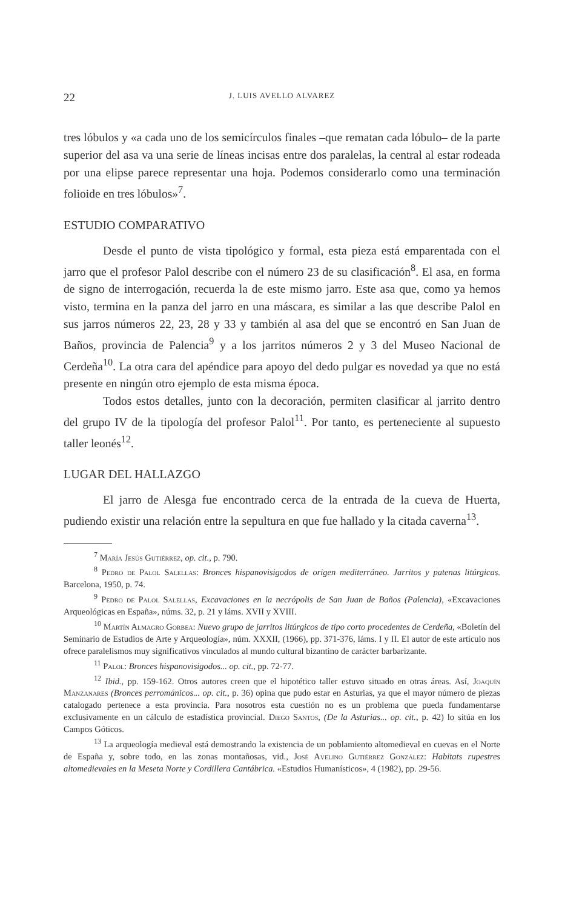22 J. LUIS AVELLO ALVAREZ
tres lóbulos y «a cada uno de los semicírculos finales –que rematan cada lóbulo– de la parte superior del asa va una serie de líneas incisas entre dos paralelas, la central al estar rodeada por una elipse parece representar una hoja. Podemos considerarlo como una terminación folioide en tres lóbulos»<sup>7</sup>.
ESTUDIO COMPARATIVO
Desde el punto de vista tipológico y formal, esta pieza está emparentada con el jarro que el profesor Palol describe con el número 23 de su clasificación<sup>8</sup>. El asa, en forma de signo de interrogación, recuerda la de este mismo jarro. Este asa que, como ya hemos visto, termina en la panza del jarro en una máscara, es similar a las que describe Palol en sus jarros números 22, 23, 28 y 33 y también al asa del que se encontró en San Juan de Baños, provincia de Palencia<sup>9</sup> y a los jarritos números 2 y 3 del Museo Nacional de Cerdeña<sup>10</sup>. La otra cara del apéndice para apoyo del dedo pulgar es novedad ya que no está presente en ningún otro ejemplo de esta misma época.
Todos estos detalles, junto con la decoración, permiten clasificar al jarrito dentro del grupo IV de la tipología del profesor Palol<sup>11</sup>. Por tanto, es perteneciente al supuesto taller leonés<sup>12</sup>.
LUGAR DEL HALLAZGO
El jarro de Alesga fue encontrado cerca de la entrada de la cueva de Huerta, pudiendo existir una relación entre la sepultura en que fue hallado y la citada caverna<sup>13</sup>.
<sup>7</sup> María Jesús Gutiérrez, op. cit., p. 790.
<sup>8</sup> Pedro de Palol Salellas: Bronces hispanovisigodos de origen mediterráneo. Jarritos y patenas litúrgicas. Barcelona, 1950, p. 74.
<sup>9</sup> Pedro de Palol Salellas, Excavaciones en la necrópolis de San Juan de Baños (Palencia), «Excavaciones Arqueológicas en España», núms. 32, p. 21 y láms. XVII y XVIII.
<sup>10</sup> Martín Almagro Gorbea: Nuevo grupo de jarritos litúrgicos de tipo corto procedentes de Cerdeña, «Boletín del Seminario de Estudios de Arte y Arqueología», núm. XXXII, (1966), pp. 371-376, láms. I y II. El autor de este artículo nos ofrece paralelismos muy significativos vinculados al mundo cultural bizantino de carácter barbarizante.
<sup>11</sup> Palol: Bronces hispanovisigodos... op. cit., pp. 72-77.
<sup>12</sup> Ibid., pp. 159-162. Otros autores creen que el hipotético taller estuvo situado en otras áreas. Así, Joaquín Manzanares (Bronces perrománicos... op. cit., p. 36) opina que pudo estar en Asturias, ya que el mayor número de piezas catalogado pertenece a esta provincia. Para nosotros esta cuestión no es un problema que pueda fundamentarse exclusivamente en un cálculo de estadística provincial. Diego Santos, (De la Asturias... op. cit., p. 42) lo sitúa en los Campos Góticos.
<sup>13</sup> La arqueología medieval está demostrando la existencia de un poblamiento altomedieval en cuevas en el Norte de España y, sobre todo, en las zonas montañosas, vid., José Avelino Gutiérrez González: Habitats rupestres altomedievales en la Meseta Norte y Cordillera Cantábrica. «Estudios Humanísticos», 4 (1982), pp. 29-56.